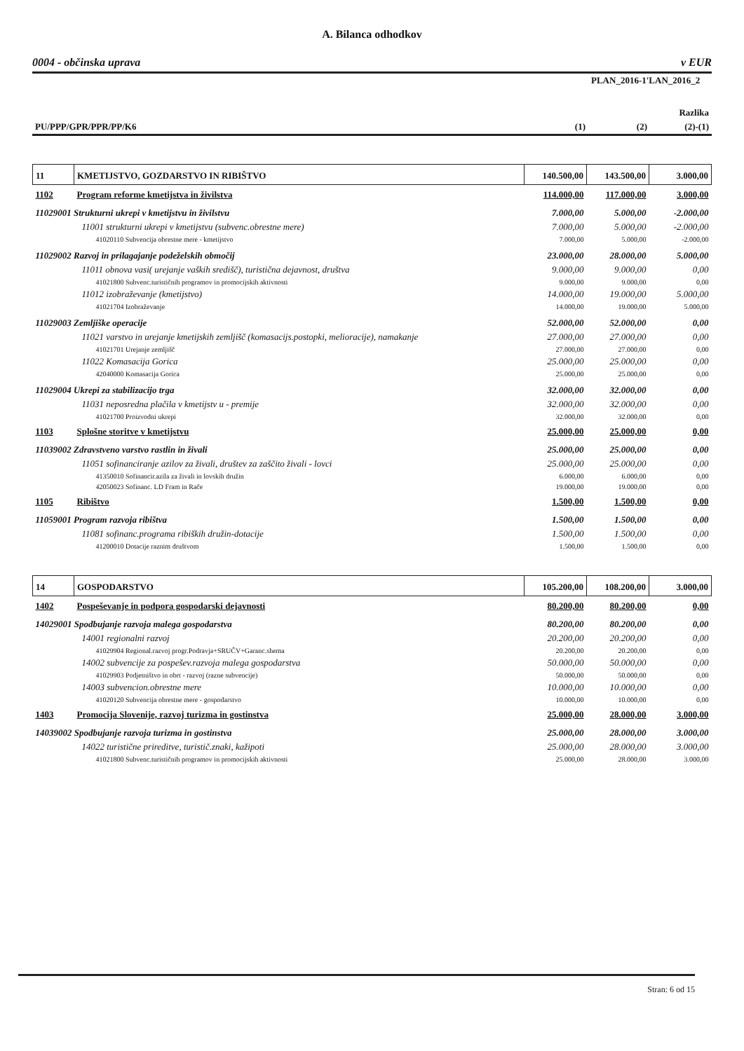A. Bilanca odhodkov
0004 - občinska uprava v EUR
| | | PLAN_2016-1'LAN_2016_2 | |
| | | | Razlika |
| PU/PPP/GPR/PPR/PP/K6 | (1) | (2) | (2)-(1) |
| 11 | KMETIJSTVO, GOZDARSTVO IN RIBIŠTVO | 140.500,00 | 143.500,00 | 3.000,00 |
| 1102 | Program reforme kmetijstva in živilstva | 114.000,00 | 117.000,00 | 3.000,00 |
| 11029001 Strukturni ukrepi v kmetijstvu in živilstvu | | 7.000,00 | 5.000,00 | -2.000,00 |
| 11001 strukturni ukrepi v kmetijstvu (subvenc.obrestne mere) | | 7.000,00 | 5.000,00 | -2.000,00 |
| 41020110 Subvencija obrestne mere - kmetijstvo | | 7.000,00 | 5.000,00 | -2.000,00 |
| 11029002 Razvoj in prilagajanje podeželskih območij | | 23.000,00 | 28.000,00 | 5.000,00 |
| 11011 obnova vasi( urejanje vaških središč), turistična dejavnost, društva | | 9.000,00 | 9.000,00 | 0,00 |
| 41021800 Subvenc.turističnih programov in promocijskih aktivnosti | | 9.000,00 | 9.000,00 | 0,00 |
| 11012 izobraževanje (kmetijstvo) | | 14.000,00 | 19.000,00 | 5.000,00 |
| 41021704 Izobraževanje | | 14.000,00 | 19.000,00 | 5.000,00 |
| 11029003 Zemljiške operacije | | 52.000,00 | 52.000,00 | 0,00 |
| 11021 varstvo in urejanje kmetijskih zemljišč (komasacijs.postopki, melioracije), namakanje | | 27.000,00 | 27.000,00 | 0,00 |
| 41021701 Urejanje zemljišč | | 27.000,00 | 27.000,00 | 0,00 |
| 11022 Komasacija Gorica | | 25.000,00 | 25.000,00 | 0,00 |
| 42040000 Komasacija Gorica | | 25.000,00 | 25.000,00 | 0,00 |
| 11029004 Ukrepi za stabilizacijo trga | | 32.000,00 | 32.000,00 | 0,00 |
| 11031 neposredna plačila v kmetijstv u - premije | | 32.000,00 | 32.000,00 | 0,00 |
| 41021700 Proizvodni ukrepi | | 32.000,00 | 32.000,00 | 0,00 |
| 1103 | Splošne storitve v kmetijstvu | 25.000,00 | 25.000,00 | 0,00 |
| 11039002 Zdravstveno varstvo rastlin in živali | | 25.000,00 | 25.000,00 | 0,00 |
| 11051 sofinanciranje azilov za živali, društev za zaščito živali - lovci | | 25.000,00 | 25.000,00 | 0,00 |
| 41350010 Sofinancir.azila za živali in lovskih družin | | 6.000,00 | 6.000,00 | 0,00 |
| 42050023 Sofinanc. LD Fram in Rače | | 19.000,00 | 19.000,00 | 0,00 |
| 1105 | Ribištvo | 1.500,00 | 1.500,00 | 0,00 |
| 11059001 Program razvoja ribištva | | 1.500,00 | 1.500,00 | 0,00 |
| 11081 sofinanc.programa ribiških družin-dotacije | | 1.500,00 | 1.500,00 | 0,00 |
| 41200010 Dotacije raznim društvom | | 1.500,00 | 1.500,00 | 0,00 |
| 14 | GOSPODARSTVO | 105.200,00 | 108.200,00 | 3.000,00 |
| 1402 | Pospeševanje in podpora gospodarski dejavnosti | 80.200,00 | 80.200,00 | 0,00 |
| 14029001 Spodbujanje razvoja malega gospodarstva | | 80.200,00 | 80.200,00 | 0,00 |
| 14001 regionalni razvoj | | 20.200,00 | 20.200,00 | 0,00 |
| 41029904 Regional.razvoj progr.Podravja+SRUČV+Garanc.shema | | 20.200,00 | 20.200,00 | 0,00 |
| 14002 subvencije za pospešev.razvoja malega gospodarstva | | 50.000,00 | 50.000,00 | 0,00 |
| 41029903 Podjetništvo in obrt - razvoj (razne subvencije) | | 50.000,00 | 50.000,00 | 0,00 |
| 14003 subvencion.obrestne mere | | 10.000,00 | 10.000,00 | 0,00 |
| 41020120 Subvencija obrestne mere - gospodarstvo | | 10.000,00 | 10.000,00 | 0,00 |
| 1403 | Promocija Slovenije, razvoj turizma in gostinstva | 25.000,00 | 28.000,00 | 3.000,00 |
| 14039002 Spodbujanje razvoja turizma in gostinstva | | 25.000,00 | 28.000,00 | 3.000,00 |
| 14022 turistične prireditve, turistič.znaki, kažipoti | | 25.000,00 | 28.000,00 | 3.000,00 |
| 41021800 Subvenc.turističnih programov in promocijskih aktivnosti | | 25.000,00 | 28.000,00 | 3.000,00 |
Stran: 6 od 15